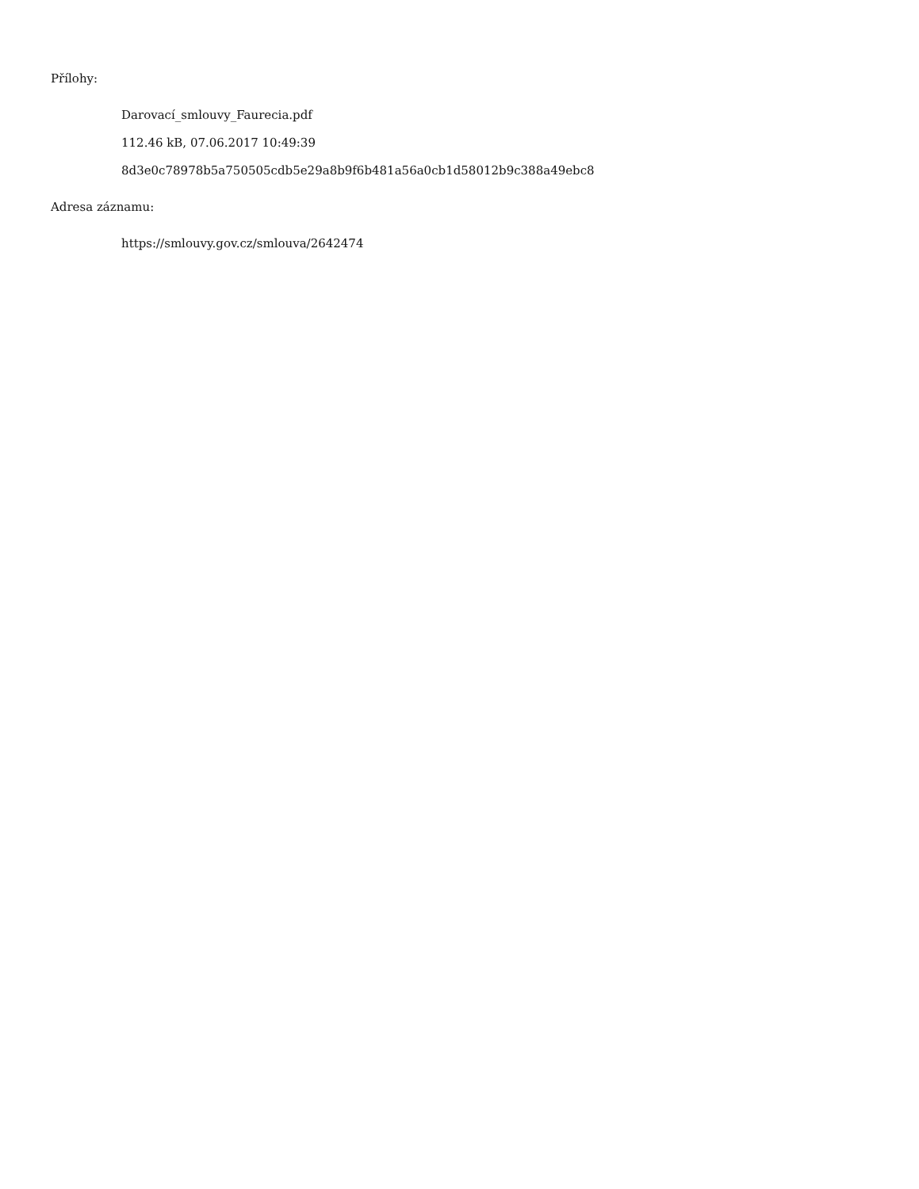Přílohy:
Darovací_smlouvy_Faurecia.pdf
112.46 kB, 07.06.2017 10:49:39
8d3e0c78978b5a750505cdb5e29a8b9f6b481a56a0cb1d58012b9c388a49ebc8
Adresa záznamu:
https://smlouvy.gov.cz/smlouva/2642474